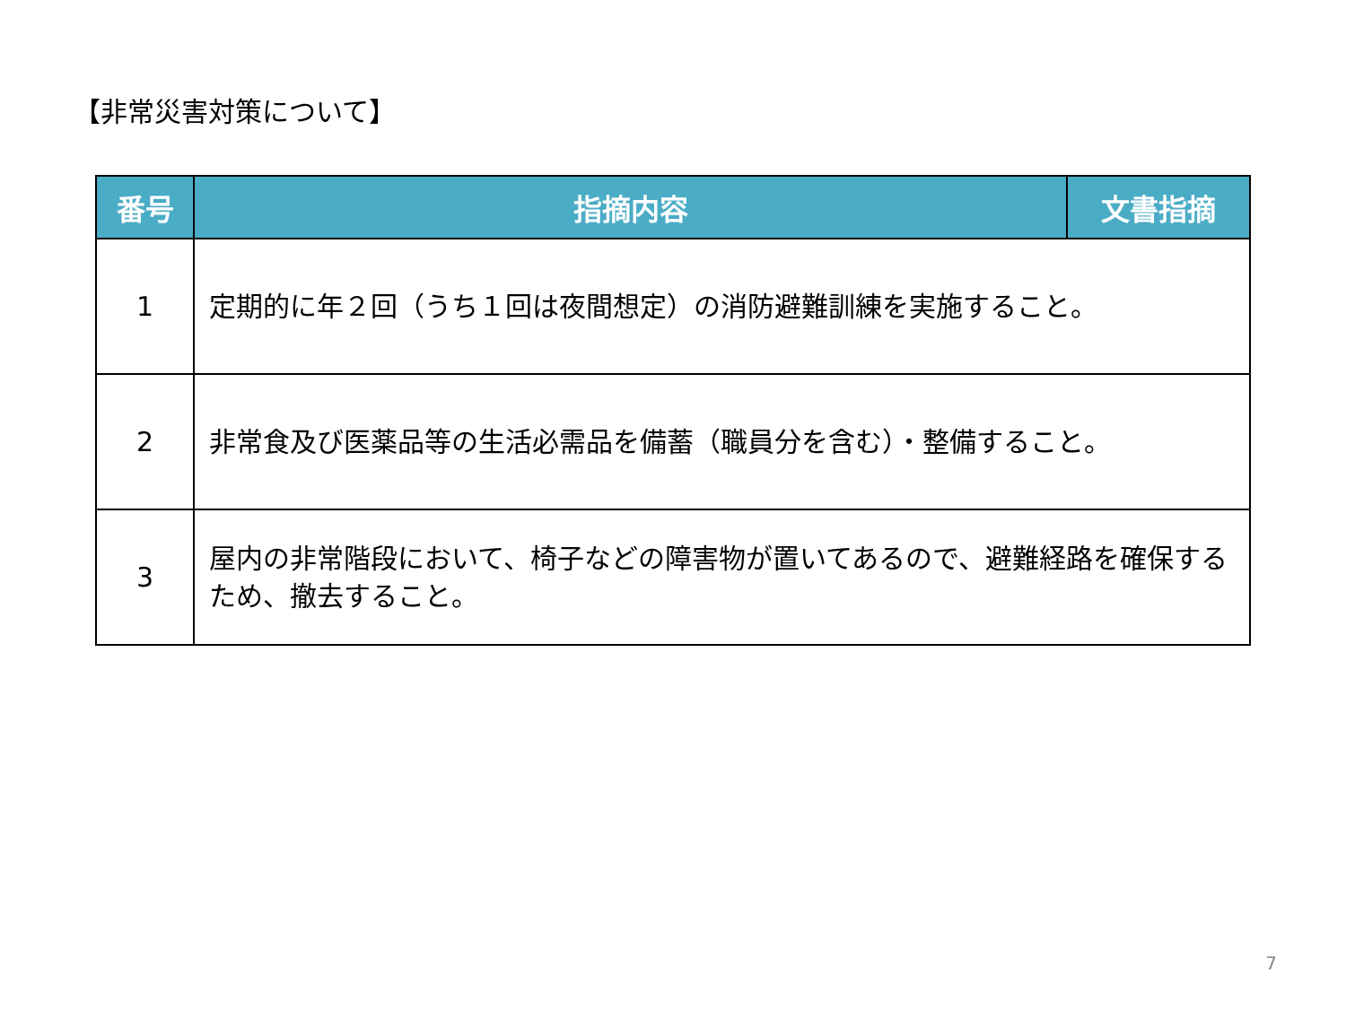【非常災害対策について】
| 番号 | 指摘内容 | 文書指摘 |
| --- | --- | --- |
| 1 | 定期的に年２回（うち１回は夜間想定）の消防避難訓練を実施すること。 | |
| 2 | 非常食及び医薬品等の生活必需品を備蓄（職員分を含む）・整備すること。 | |
| 3 | 屋内の非常階段において、椅子などの障害物が置いてあるので、避難経路を確保するため、撤去すること。 | |
7